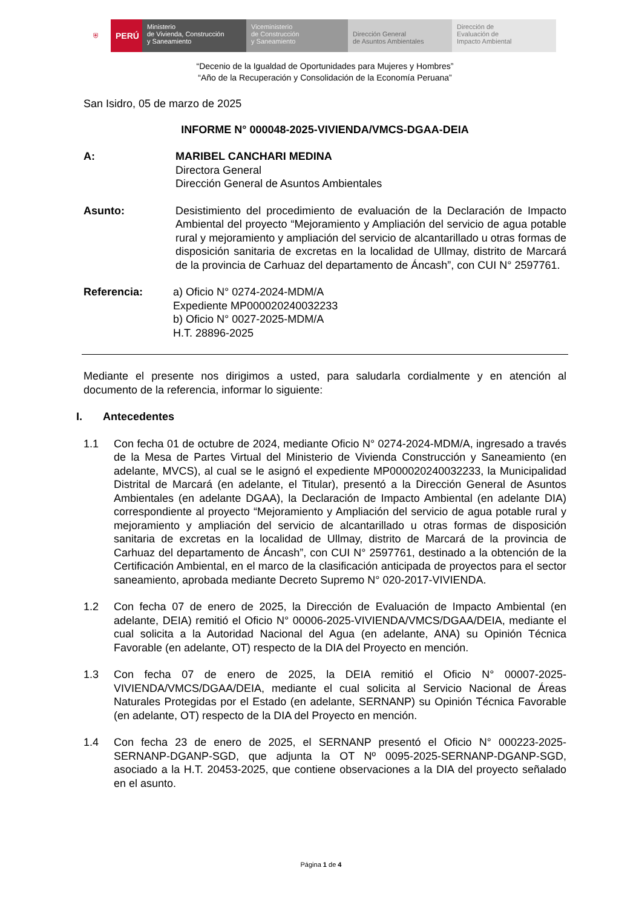⛨ PERÚ Ministerio
de Vivienda, Construcción
y Saneamiento
Viceministerio
de Construcción
y Saneamiento
Dirección General
de Asuntos Ambientales
Dirección de
Evaluación de
Impacto Ambiental
“Decenio de la Igualdad de Oportunidades para Mujeres y Hombres”
“Año de la Recuperación y Consolidación de la Economía Peruana”
San Isidro, 05 de marzo de 2025
INFORME N° 000048-2025-VIVIENDA/VMCS-DGAA-DEIA
A: MARIBEL CANCHARI MEDINA
Directora General
Dirección General de Asuntos Ambientales
Asunto: Desistimiento del procedimiento de evaluación de la Declaración de Impacto Ambiental del proyecto “Mejoramiento y Ampliación del servicio de agua potable rural y mejoramiento y ampliación del servicio de alcantarillado u otras formas de disposición sanitaria de excretas en la localidad de Ullmay, distrito de Marcará de la provincia de Carhuaz del departamento de Áncash”, con CUI N° 2597761.
Referencia: a) Oficio N° 0274-2024-MDM/A
Expediente MP000020240032233
b) Oficio N° 0027-2025-MDM/A
H.T. 28896-2025
Mediante el presente nos dirigimos a usted, para saludarla cordialmente y en atención al documento de la referencia, informar lo siguiente:
I. Antecedentes
1.1 Con fecha 01 de octubre de 2024, mediante Oficio N° 0274-2024-MDM/A, ingresado a través de la Mesa de Partes Virtual del Ministerio de Vivienda Construcción y Saneamiento (en adelante, MVCS), al cual se le asignó el expediente MP000020240032233, la Municipalidad Distrital de Marcará (en adelante, el Titular), presentó a la Dirección General de Asuntos Ambientales (en adelante DGAA), la Declaración de Impacto Ambiental (en adelante DIA) correspondiente al proyecto “Mejoramiento y Ampliación del servicio de agua potable rural y mejoramiento y ampliación del servicio de alcantarillado u otras formas de disposición sanitaria de excretas en la localidad de Ullmay, distrito de Marcará de la provincia de Carhuaz del departamento de Áncash”, con CUI N° 2597761, destinado a la obtención de la Certificación Ambiental, en el marco de la clasificación anticipada de proyectos para el sector saneamiento, aprobada mediante Decreto Supremo N° 020-2017-VIVIENDA.
1.2 Con fecha 07 de enero de 2025, la Dirección de Evaluación de Impacto Ambiental (en adelante, DEIA) remitió el Oficio N° 00006-2025-VIVIENDA/VMCS/DGAA/DEIA, mediante el cual solicita a la Autoridad Nacional del Agua (en adelante, ANA) su Opinión Técnica Favorable (en adelante, OT) respecto de la DIA del Proyecto en mención.
1.3 Con fecha 07 de enero de 2025, la DEIA remitió el Oficio N° 00007-2025-VIVIENDA/VMCS/DGAA/DEIA, mediante el cual solicita al Servicio Nacional de Áreas Naturales Protegidas por el Estado (en adelante, SERNANP) su Opinión Técnica Favorable (en adelante, OT) respecto de la DIA del Proyecto en mención.
1.4 Con fecha 23 de enero de 2025, el SERNANP presentó el Oficio N° 000223-2025-SERNANP-DGANP-SGD, que adjunta la OT Nº 0095-2025-SERNANP-DGANP-SGD, asociado a la H.T. 20453-2025, que contiene observaciones a la DIA del proyecto señalado en el asunto.
Página 1 de 4